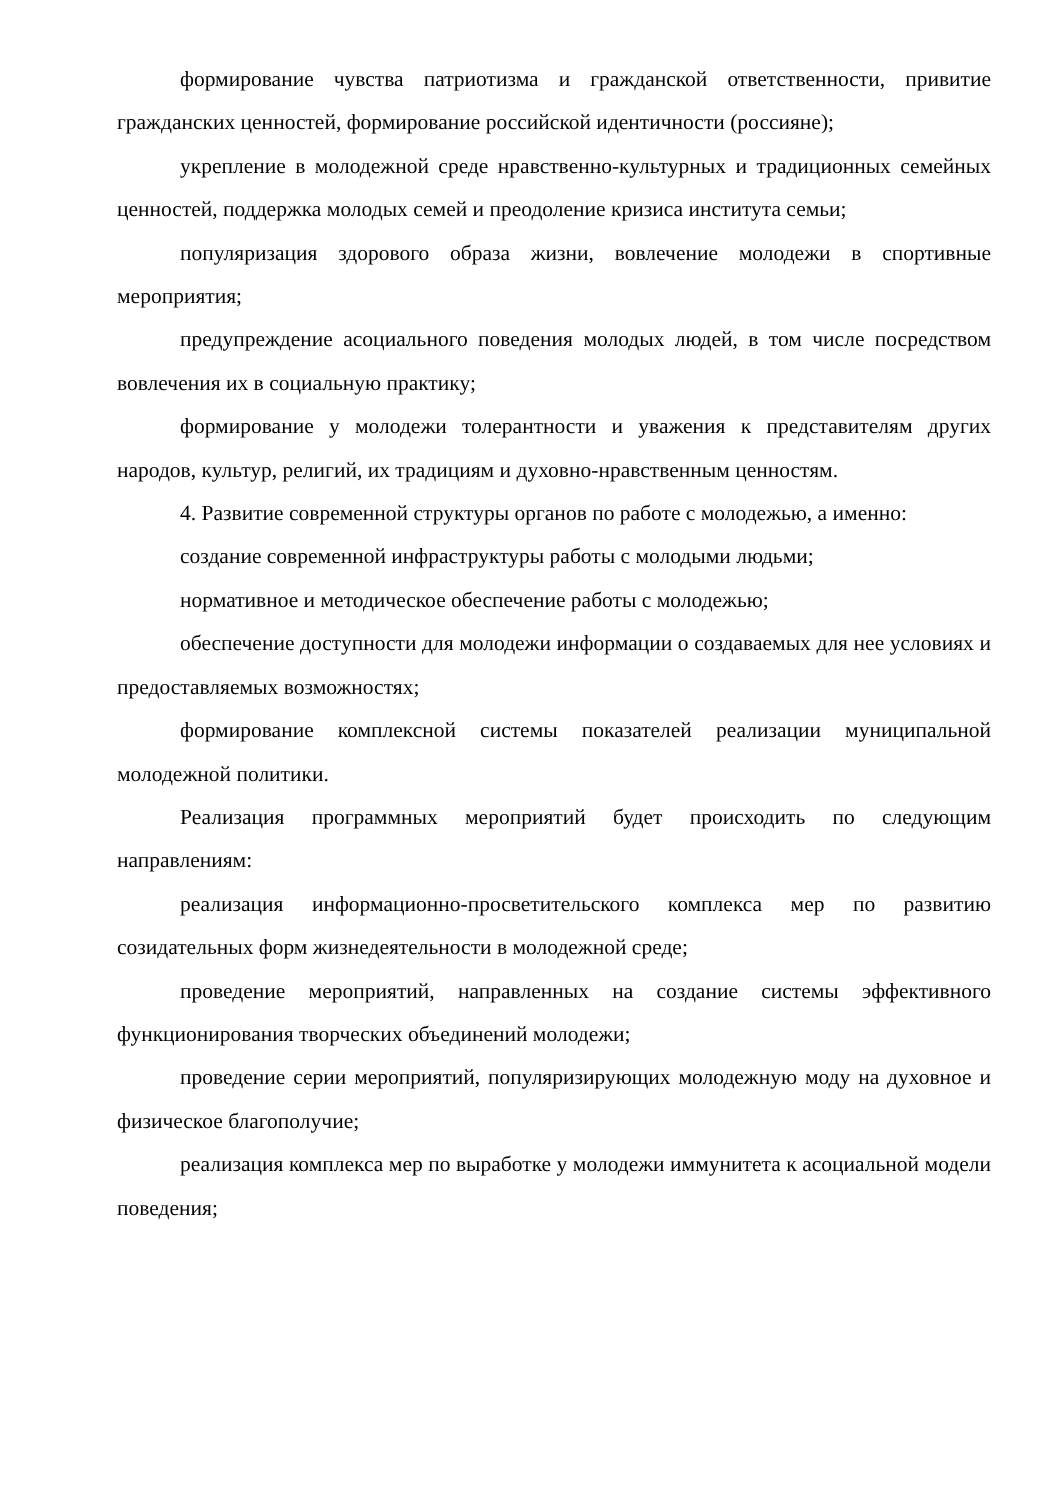формирование чувства патриотизма и гражданской ответственности, привитие гражданских ценностей, формирование российской идентичности (россияне);
укрепление в молодежной среде нравственно-культурных и традиционных семейных ценностей, поддержка молодых семей и преодоление кризиса института семьи;
популяризация здорового образа жизни, вовлечение молодежи в спортивные мероприятия;
предупреждение асоциального поведения молодых людей, в том числе посредством вовлечения их в социальную практику;
формирование у молодежи толерантности и уважения к представителям других народов, культур, религий, их традициям и духовно-нравственным ценностям.
4. Развитие современной структуры органов по работе с молодежью, а именно:
создание современной инфраструктуры работы с молодыми людьми;
нормативное и методическое обеспечение работы с молодежью;
обеспечение доступности для молодежи информации о создаваемых для нее условиях и предоставляемых возможностях;
формирование комплексной системы показателей реализации муниципальной молодежной политики.
Реализация программных мероприятий будет происходить по следующим направлениям:
реализация информационно-просветительского комплекса мер по развитию созидательных форм жизнедеятельности в молодежной среде;
проведение мероприятий, направленных на создание системы эффективного функционирования творческих объединений молодежи;
проведение серии мероприятий, популяризирующих молодежную моду на духовное и физическое благополучие;
реализация комплекса мер по выработке у молодежи иммунитета к асоциальной модели поведения;